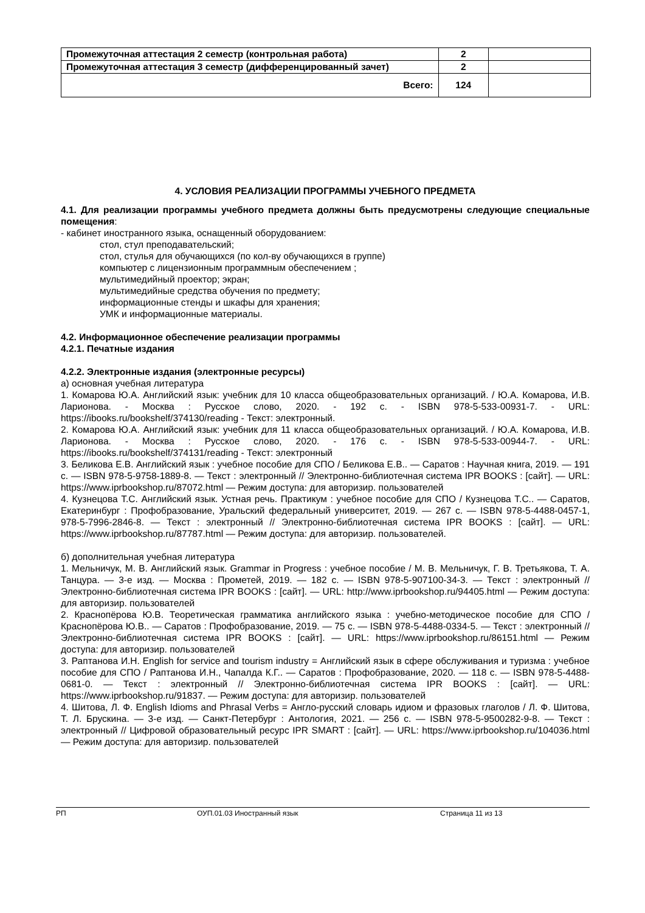| Промежуточная аттестация 2 семестр (контрольная работа) | 2 | |
| Промежуточная аттестация 3 семестр (дифференцированный зачет) | 2 | |
| Всего: | 124 | |
4. УСЛОВИЯ РЕАЛИЗАЦИИ ПРОГРАММЫ УЧЕБНОГО ПРЕДМЕТА
4.1. Для реализации программы учебного предмета должны быть предусмотрены следующие специальные помещения:
- кабинет иностранного языка, оснащенный оборудованием:
стол, стул преподавательский;
стол, стулья для обучающихся (по кол-ву обучающихся в группе)
компьютер с лицензионным программным обеспечением ;
мультимедийный проектор; экран;
мультимедийные средства обучения по предмету;
информационные стенды и шкафы для хранения;
УМК и информационные материалы.
4.2. Информационное обеспечение реализации программы
4.2.1. Печатные издания
4.2.2. Электронные издания (электронные ресурсы)
а) основная учебная литература
1. Комарова Ю.А. Английский язык: учебник для 10 класса общеобразовательных организаций. / Ю.А. Комарова, И.В. Ларионова. - Москва : Русское слово, 2020. - 192 с. - ISBN 978-5-533-00931-7. - URL: https://ibooks.ru/bookshelf/374130/reading - Текст: электронный.
2. Комарова Ю.А. Английский язык: учебник для 11 класса общеобразовательных организаций. / Ю.А. Комарова, И.В. Ларионова. - Москва : Русское слово, 2020. - 176 с. - ISBN 978-5-533-00944-7. - URL: https://ibooks.ru/bookshelf/374131/reading - Текст: электронный
3. Беликова Е.В. Английский язык : учебное пособие для СПО / Беликова Е.В.. — Саратов : Научная книга, 2019. — 191 c. — ISBN 978-5-9758-1889-8. — Текст : электронный // Электронно-библиотечная система IPR BOOKS : [сайт]. — URL: https://www.iprbookshop.ru/87072.html — Режим доступа: для авторизир. пользователей
4. Кузнецова Т.С. Английский язык. Устная речь. Практикум : учебное пособие для СПО / Кузнецова Т.С.. — Саратов, Екатеринбург : Профобразование, Уральский федеральный университет, 2019. — 267 c. — ISBN 978-5-4488-0457-1, 978-5-7996-2846-8. — Текст : электронный // Электронно-библиотечная система IPR BOOKS : [сайт]. — URL: https://www.iprbookshop.ru/87787.html — Режим доступа: для авторизир. пользователей.
б) дополнительная учебная литература
1. Мельничук, М. В. Английский язык. Grammar in Progress : учебное пособие / М. В. Мельничук, Г. В. Третьякова, Т. А. Танцура. — 3-е изд. — Москва : Прометей, 2019. — 182 c. — ISBN 978-5-907100-34-3. — Текст : электронный // Электронно-библиотечная система IPR BOOKS : [сайт]. — URL: http://www.iprbookshop.ru/94405.html — Режим доступа: для авторизир. пользователей
2. Краснопёрова Ю.В. Теоретическая грамматика английского языка : учебно-методическое пособие для СПО / Краснопёрова Ю.В.. — Саратов : Профобразование, 2019. — 75 c. — ISBN 978-5-4488-0334-5. — Текст : электронный // Электронно-библиотечная система IPR BOOKS : [сайт]. — URL: https://www.iprbookshop.ru/86151.html — Режим доступа: для авторизир. пользователей
3. Раптанова И.Н. English for service and tourism industry = Английский язык в сфере обслуживания и туризма : учебное пособие для СПО / Раптанова И.Н., Чапалда К.Г.. — Саратов : Профобразование, 2020. — 118 c. — ISBN 978-5-4488-0681-0. — Текст : электронный // Электронно-библиотечная система IPR BOOKS : [сайт]. — URL: https://www.iprbookshop.ru/91837. — Режим доступа: для авторизир. пользователей
4. Шитова, Л. Ф. English Idioms and Phrasal Verbs = Англо-русский словарь идиом и фразовых глаголов / Л. Ф. Шитова, Т. Л. Брускина. — 3-е изд. — Санкт-Петербург : Антология, 2021. — 256 c. — ISBN 978-5-9500282-9-8. — Текст : электронный // Цифровой образовательный ресурс IPR SMART : [сайт]. — URL: https://www.iprbookshop.ru/104036.html — Режим доступа: для авторизир. пользователей
РП ОУП.01.03 Иностранный язык Страница 11 из 13